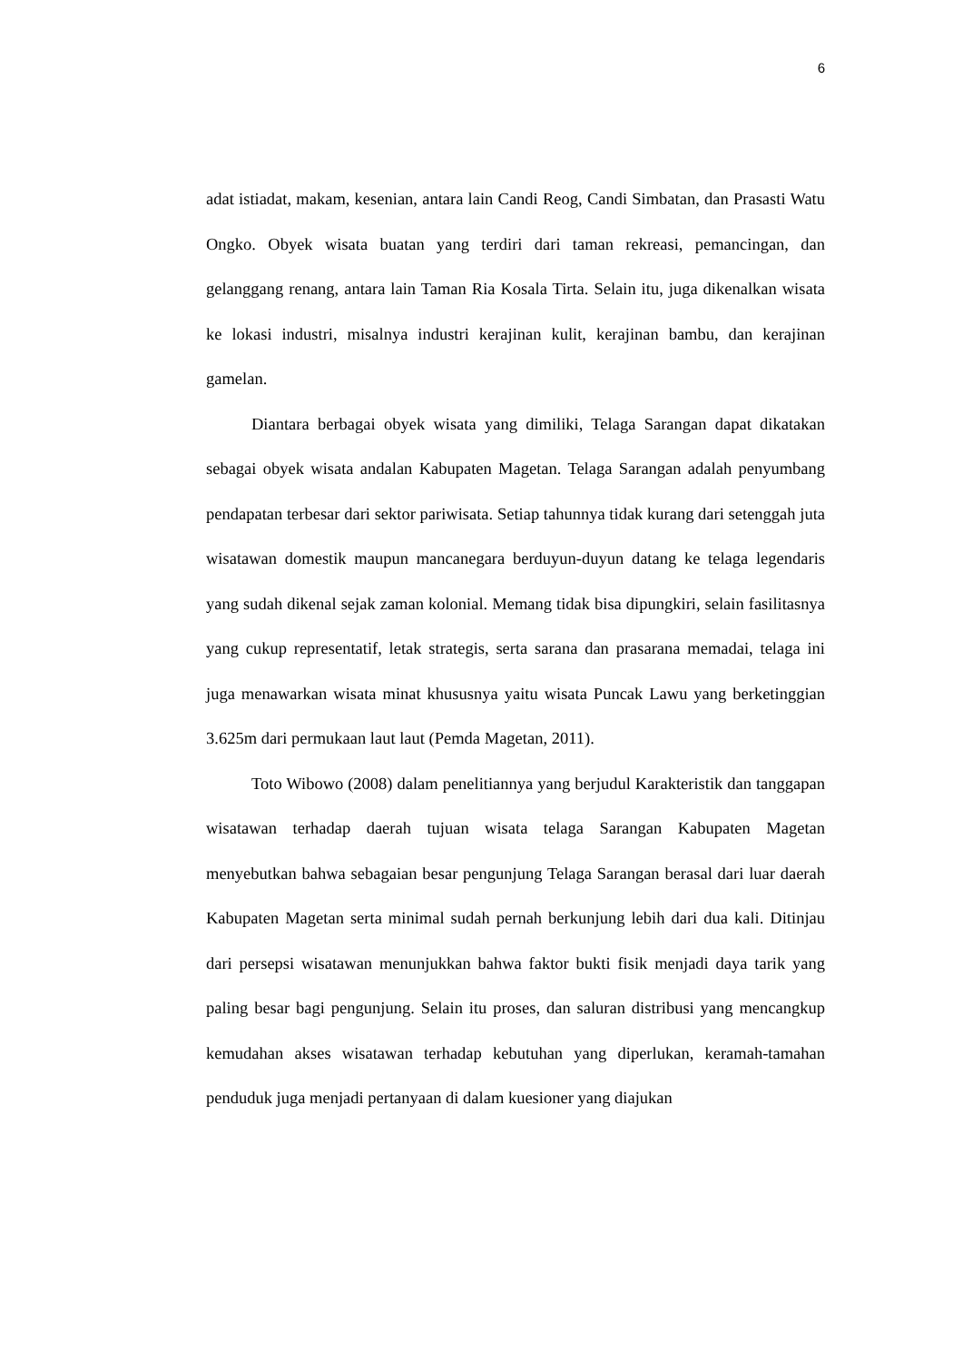6
adat istiadat, makam, kesenian, antara lain Candi Reog, Candi Simbatan, dan Prasasti Watu Ongko. Obyek wisata buatan yang terdiri dari taman rekreasi, pemancingan, dan gelanggang renang, antara lain Taman Ria Kosala Tirta. Selain itu, juga dikenalkan wisata ke lokasi industri, misalnya industri kerajinan kulit, kerajinan bambu, dan kerajinan gamelan.
Diantara berbagai obyek wisata yang dimiliki, Telaga Sarangan dapat dikatakan sebagai obyek wisata andalan Kabupaten Magetan. Telaga Sarangan adalah penyumbang pendapatan terbesar dari sektor pariwisata. Setiap tahunnya tidak kurang dari setenggah juta wisatawan domestik maupun mancanegara berduyun-duyun datang ke telaga legendaris yang sudah dikenal sejak zaman kolonial. Memang tidak bisa dipungkiri, selain fasilitasnya yang cukup representatif, letak strategis, serta sarana dan prasarana memadai, telaga ini juga menawarkan wisata minat khususnya yaitu wisata Puncak Lawu yang berketinggian 3.625m dari permukaan laut laut (Pemda Magetan, 2011).
Toto Wibowo (2008) dalam penelitiannya yang berjudul Karakteristik dan tanggapan wisatawan terhadap daerah tujuan wisata telaga Sarangan Kabupaten Magetan menyebutkan bahwa sebagaian besar pengunjung Telaga Sarangan berasal dari luar daerah Kabupaten Magetan serta minimal sudah pernah berkunjung lebih dari dua kali. Ditinjau dari persepsi wisatawan menunjukkan bahwa faktor bukti fisik menjadi daya tarik yang paling besar bagi pengunjung. Selain itu proses, dan saluran distribusi yang mencangkup kemudahan akses wisatawan terhadap kebutuhan yang diperlukan, keramah-tamahan penduduk juga menjadi pertanyaan di dalam kuesioner yang diajukan